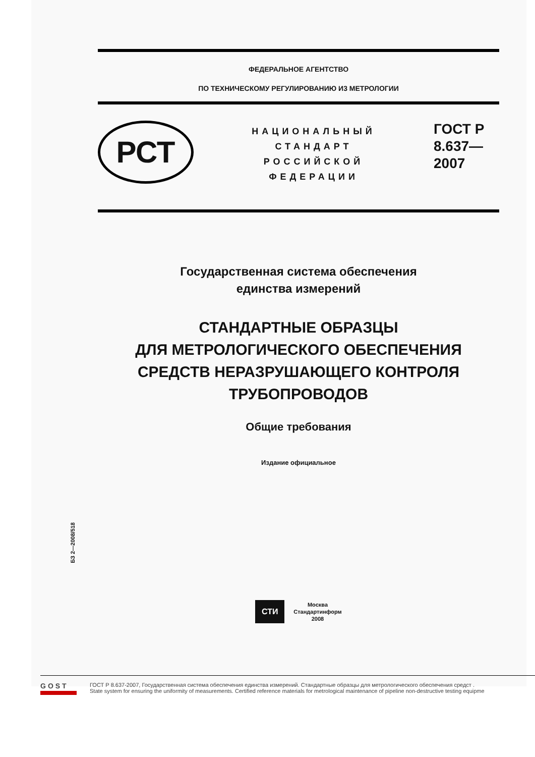ФЕДЕРАЛЬНОЕ АГЕНТСТВО
ПО ТЕХНИЧЕСКОМУ РЕГУЛИРОВАНИЮ И3 МЕТРОЛОГИИ
РСТ
НАЦИОНАЛЬНЫЙ
СТАНДАРТ
РОССИЙСКОЙ
ФЕДЕРАЦИИ
ГОСТ Р
8.637—
2007
Государственная система обеспечения
единства измерений
СТАНДАРТНЫЕ ОБРАЗЦЫ
ДЛЯ МЕТРОЛОГИЧЕСКОГО ОБЕСПЕЧЕНИЯ
СРЕДСТВ НЕРАЗРУШАЮЩЕГО КОНТРОЛЯ
ТРУБОПРОВОДОВ
Общие требования
Издание официальное
СТИ
Москва
Стандартинформ
2008
БЗ 2—2008/518
GOST
ГОСТ Р 8.637-2007, Государственная система обеспечения единства измерений. Стандартные образцы для метрологического обеспечения средст .
State system for ensuring the uniformity of measurements. Certified reference materials for metrological maintenance of pipeline non-destructive testing equipme